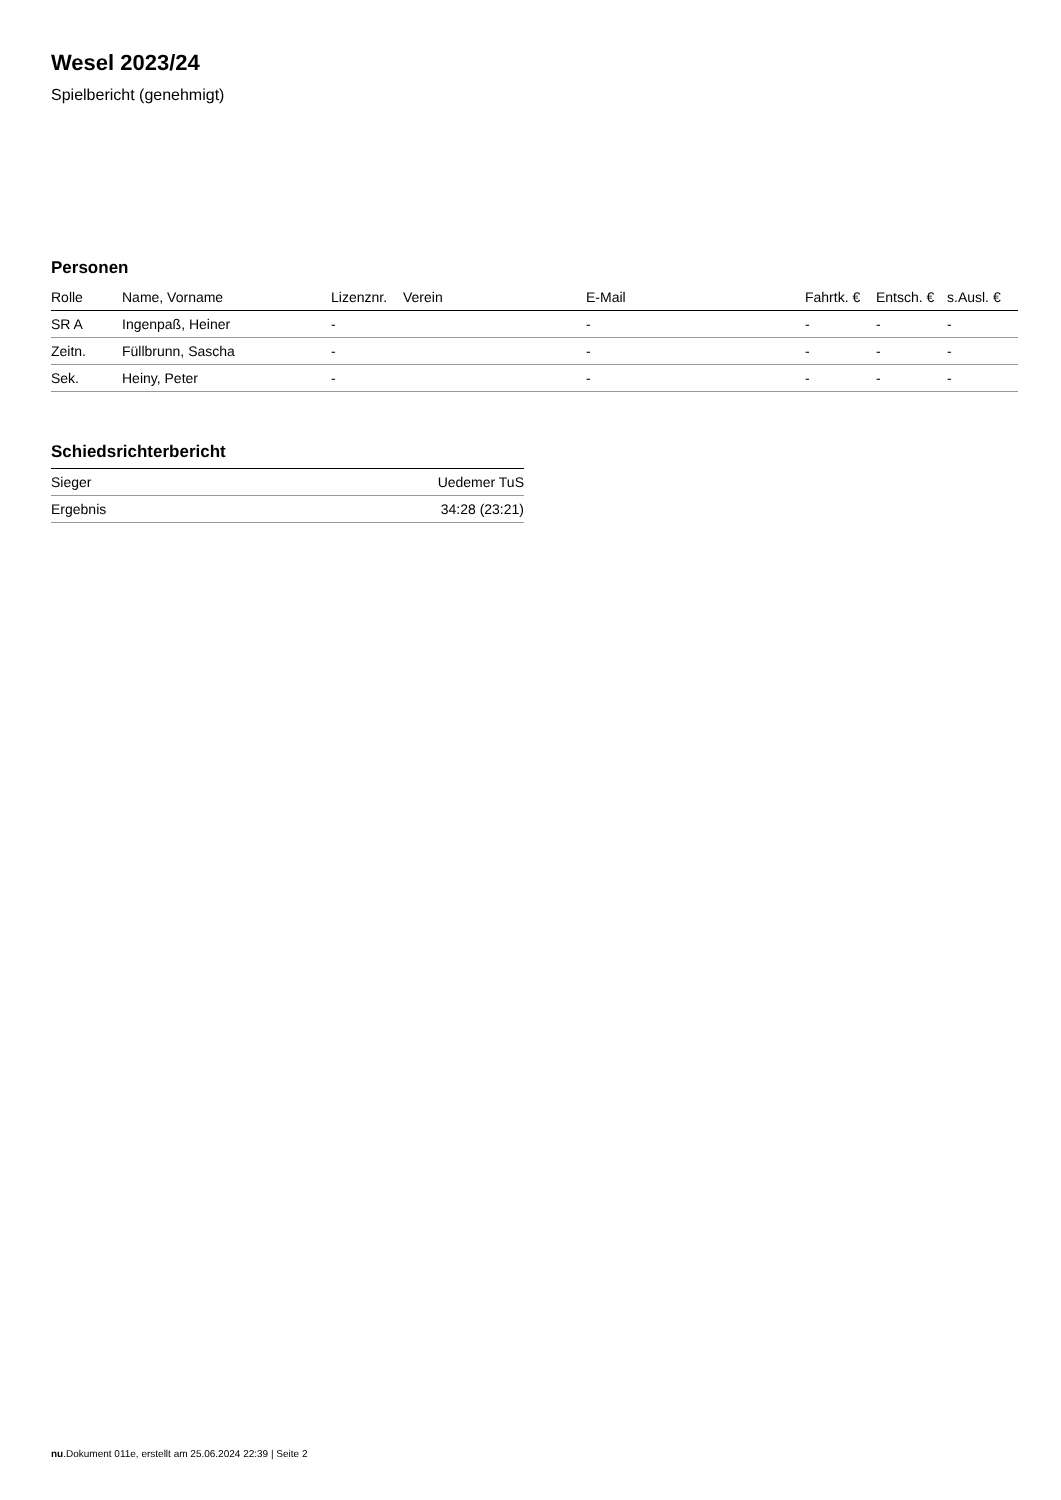Wesel 2023/24
Spielbericht (genehmigt)
Personen
| Rolle | Name, Vorname | Lizenznr. | Verein | E-Mail | Fahrtk. € | Entsch. € | s.Ausl. € |
| --- | --- | --- | --- | --- | --- | --- | --- |
| SR A | Ingenpaß, Heiner | - | | - | - | - | - |
| Zeitn. | Füllbrunn, Sascha | - | | - | - | - | - |
| Sek. | Heiny, Peter | - | | - | - | - | - |
Schiedsrichterbericht
| Sieger | Uedemer TuS |
| Ergebnis | 34:28 (23:21) |
nu.Dokument 011e, erstellt am 25.06.2024 22:39 | Seite 2